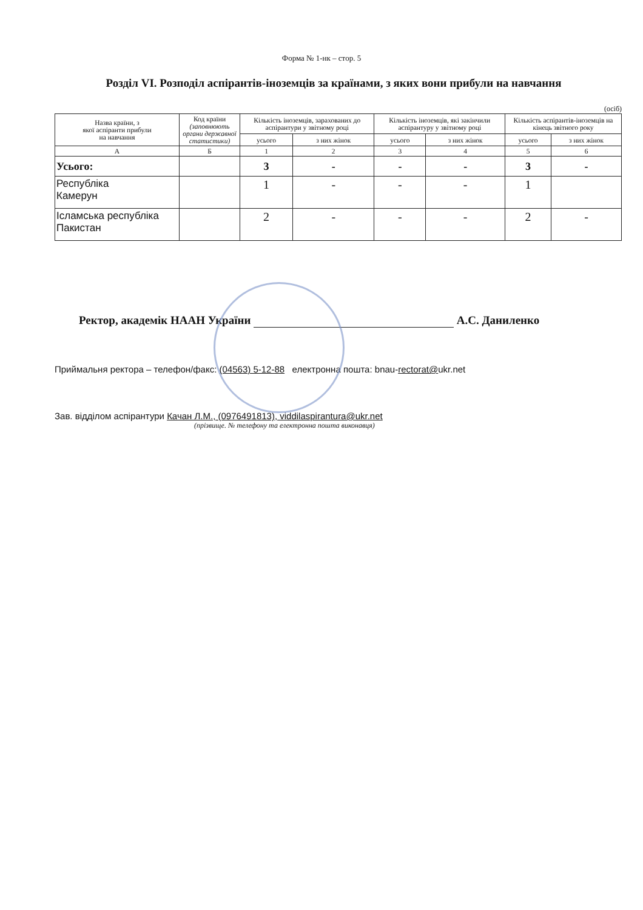Форма № 1-нк – стор. 5
Розділ VI. Розподіл аспірантів-іноземців за країнами, з яких вони прибули на навчання
(осіб)
| Назва країни, з якої аспіранти прибули на навчання | Код країни (заповнюють органи державної статистики) | Кількість іноземців, зарахованих до аспірантури у звітному році | | Кількість іноземців, які закінчили аспірантуру у звітному році | | Кількість аспірантів-іноземців на кінець звітного року | |
| --- | --- | --- | --- | --- | --- | --- | --- |
| | | усього | з них жінок | усього | з них жінок | усього | з них жінок |
| А | Б | 1 | 2 | 3 | 4 | 5 | 6 |
| Усього: | | 3 | - | - | - | 3 | - |
| Республіка Камерун | | 1 | - | - | - | 1 | |
| Ісламська республіка Пакистан | | 2 | - | - | - | 2 | - |
Ректор, академік НААН України А.С. Даниленко
Приймальня ректора – телефон/факс: (04563) 5-12-88 електронна пошта: bnau-rectorat@ukr.net
Зав. відділом аспірантури Качан Л.М., (0976491813), viddilaspirantura@ukr.net
(прізвище. № телефону та електронна пошта виконавця)